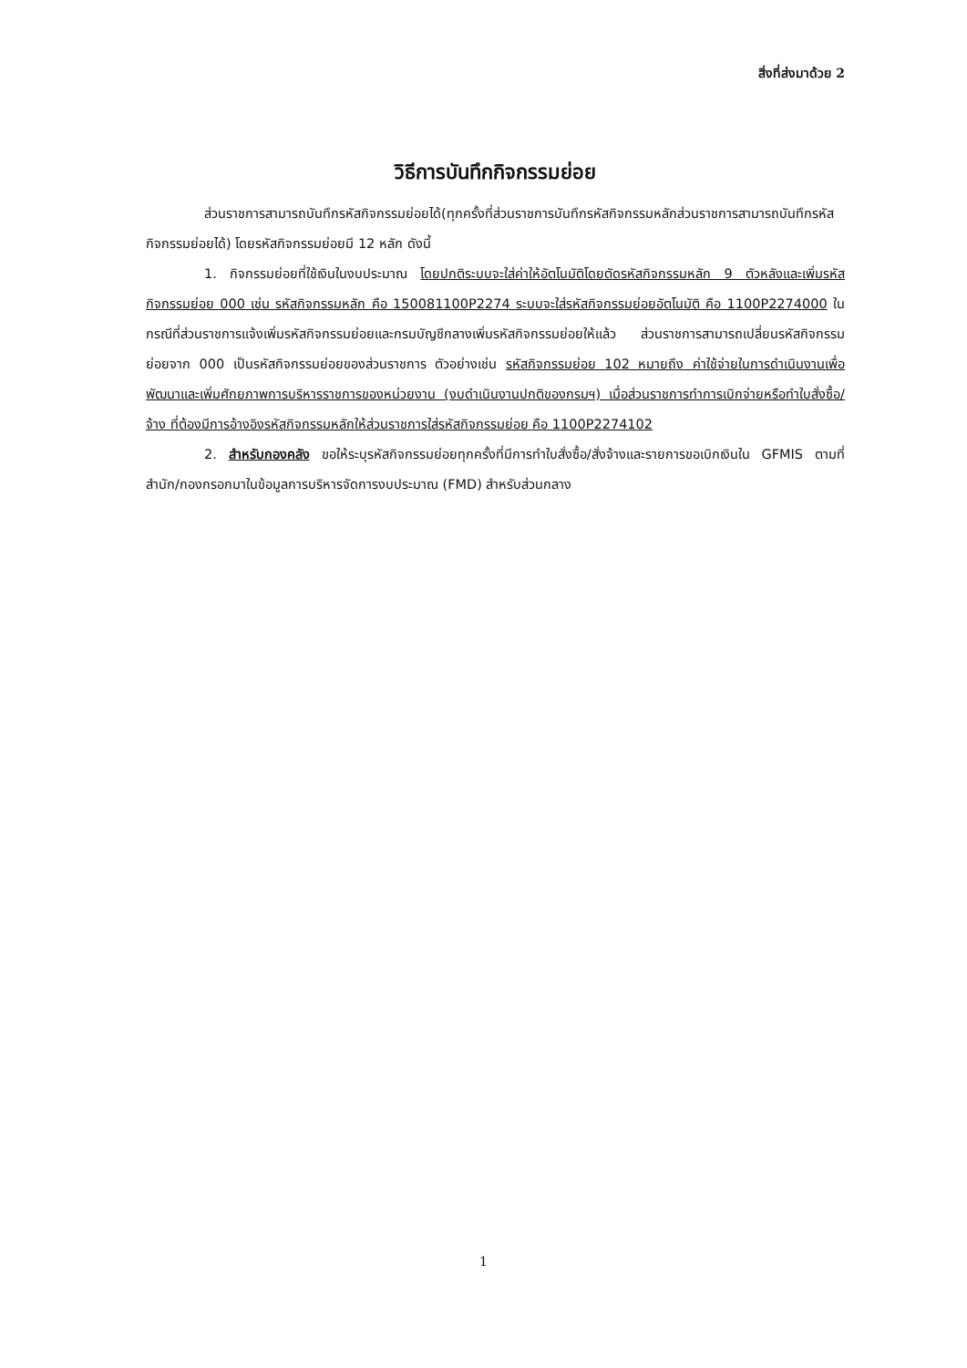สิ่งที่ส่งมาด้วย 2
วิธีการบันทึกกิจกรรมย่อย
ส่วนราชการสามารถบันทึกรหัสกิจกรรมย่อยได้(ทุกครั้งที่ส่วนราชการบันทึกรหัสกิจกรรมหลักส่วนราชการสามารถบันทึกรหัสกิจกรรมย่อยได้) โดยรหัสกิจกรรมย่อยมี 12 หลัก ดังนี้
1. กิจกรรมย่อยที่ใช้เงินในงบประมาณ โดยปกติระบบจะใส่ค่าให้อัตโนมัติโดยตัดรหัสกิจกรรมหลัก 9 ตัวหลังและเพิ่มรหัสกิจกรรมย่อย 000 เช่น รหัสกิจกรรมหลัก คือ 150081100P2274 ระบบจะใส่รหัสกิจกรรมย่อยอัตโนมัติ คือ 1100P2274000 ในกรณีที่ส่วนราชการแจ้งเพิ่มรหัสกิจกรรมย่อยและกรมบัญชีกลางเพิ่มรหัสกิจกรรมย่อยให้แล้ว ส่วนราชการสามารถเปลี่ยนรหัสกิจกรรมย่อยจาก 000 เป็นรหัสกิจกรรมย่อยของส่วนราชการ ตัวอย่างเช่น รหัสกิจกรรมย่อย 102 หมายถึง ค่าใช้จ่ายในการดำเนินงานเพื่อพัฒนาและเพิ่มศักยภาพการบริหารราชการของหน่วยงาน (งบดำเนินงานปกติของกรมฯ) เมื่อส่วนราชการทำการเบิกจ่ายหรือทำใบสั่งซื้อ/จ้าง ที่ต้องมีการอ้างอิงรหัสกิจกรรมหลักให้ส่วนราชการใส่รหัสกิจกรรมย่อย คือ 1100P2274102
2. สำหรับกองคลัง ขอให้ระบุรหัสกิจกรรมย่อยทุกครั้งที่มีการทำใบสั่งซื้อ/สั่งจ้างและรายการขอเบิกเงินใน GFMIS ตามที่สำนัก/กองกรอกมาในข้อมูลการบริหารจัดการงบประมาณ (FMD) สำหรับส่วนกลาง
1